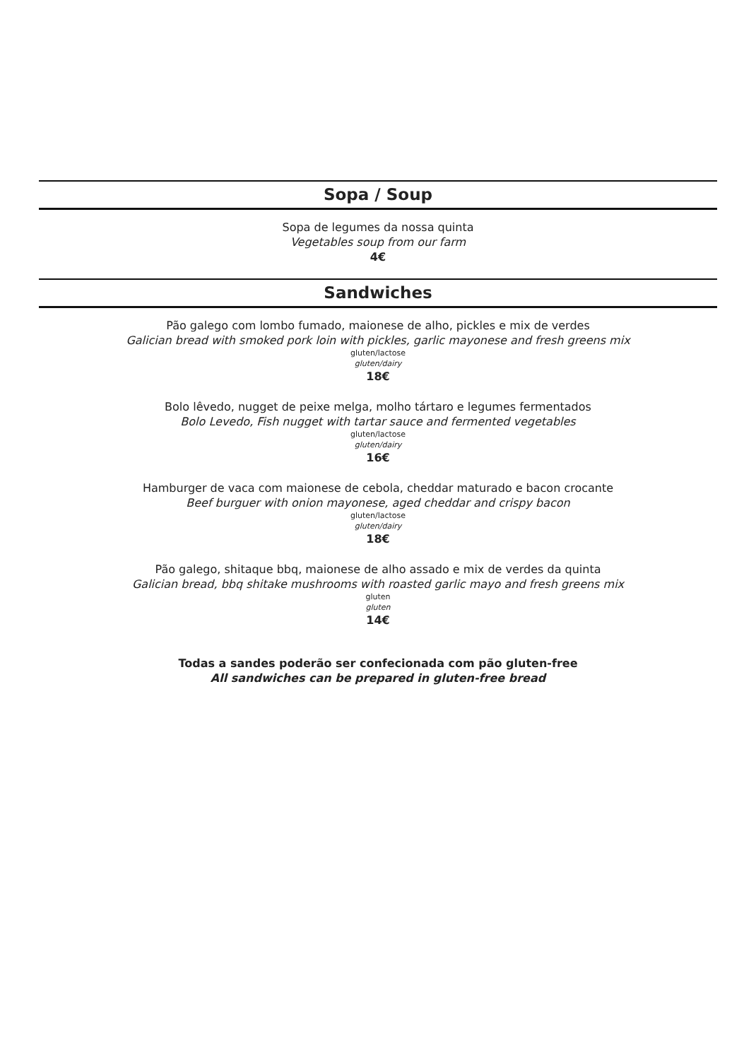Sopa / Soup
Sopa de legumes da nossa quinta
Vegetables soup from our farm
4€
Sandwiches
Pão galego com lombo fumado, maionese de alho, pickles e mix de verdes
Galician bread with smoked pork loin with pickles, garlic mayonese and fresh greens mix
gluten/lactose
gluten/dairy
18€
Bolo lêvedo, nugget de peixe melga, molho tártaro e legumes fermentados
Bolo Levedo, Fish nugget with tartar sauce and fermented vegetables
gluten/lactose
gluten/dairy
16€
Hamburger de vaca com maionese de cebola, cheddar maturado e bacon crocante
Beef burguer with onion mayonese, aged cheddar and crispy bacon
gluten/lactose
gluten/dairy
18€
Pão galego, shitaque bbq, maionese de alho assado e mix de verdes da quinta
Galician bread, bbq shitake mushrooms with roasted garlic mayo and fresh greens mix
gluten
gluten
14€
Todas a sandes poderão ser confecionada com pão gluten-free
All sandwiches can be prepared in gluten-free bread